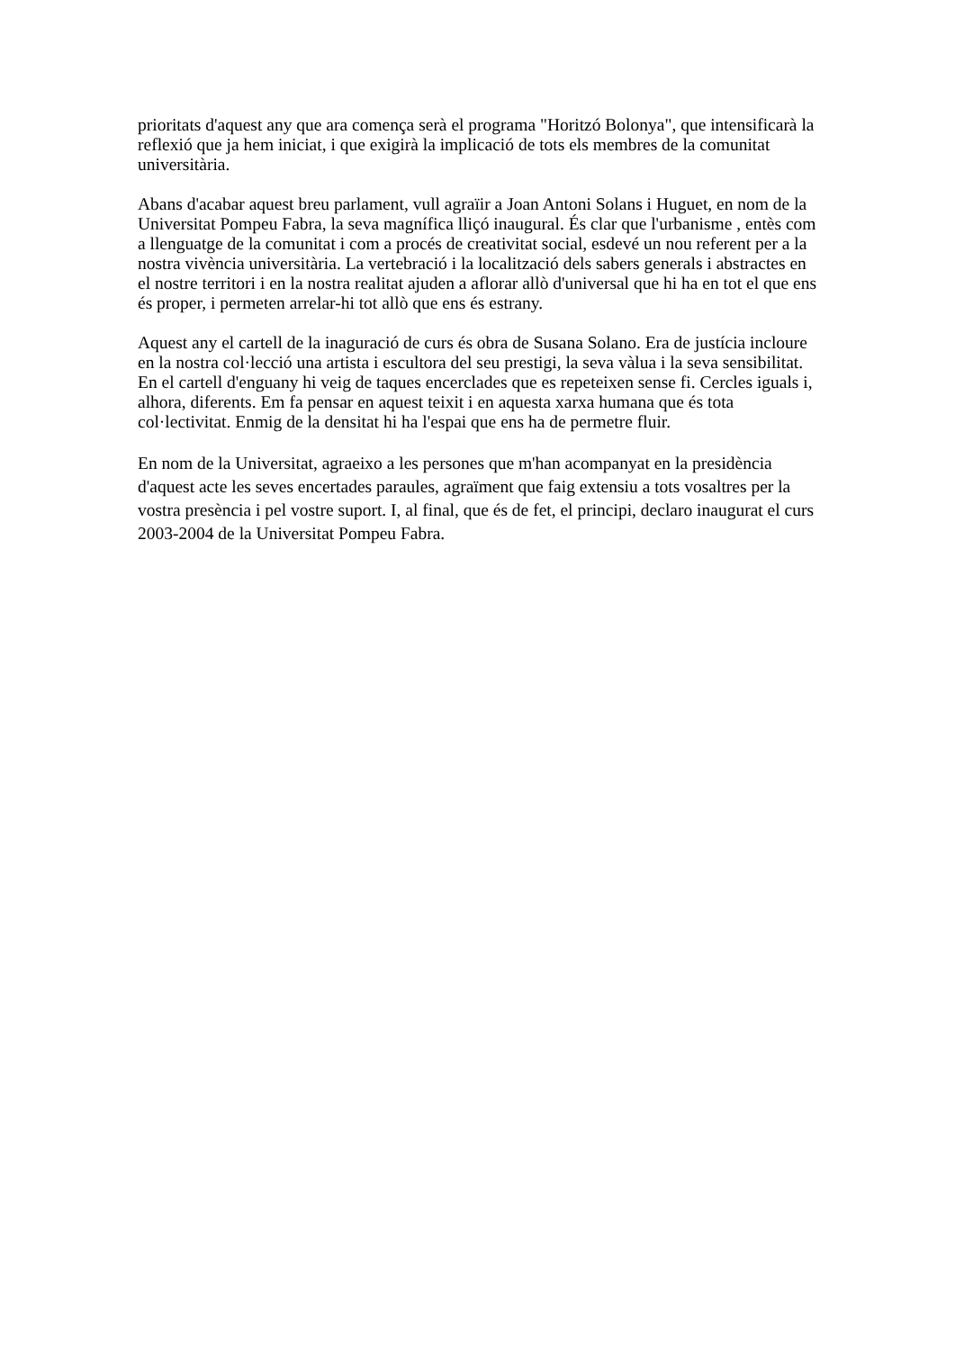prioritats d'aquest any que ara comença serà el programa "Horitzó Bolonya", que intensificarà la reflexió que ja hem iniciat, i que exigirà la implicació de tots els membres de la comunitat universitària.
Abans d'acabar aquest breu parlament, vull agraïir a Joan Antoni Solans i Huguet, en nom de la Universitat Pompeu Fabra, la seva magnífica lliçó inaugural. És clar que l'urbanisme , entès com a llenguatge de la comunitat i com a procés de creativitat social, esdevé un nou referent per a la nostra vivència universitària. La vertebració i la localització dels sabers generals i abstractes en el nostre territori i en la nostra realitat ajuden a aflorar allò d'universal que hi ha en tot el que ens és proper, i permeten arrelar-hi tot allò que ens és estrany.
Aquest any el cartell de la inaguració de curs és obra de Susana Solano. Era de justícia incloure en la nostra col·lecció una artista i escultora del seu prestigi, la seva vàlua i la seva sensibilitat. En el cartell d'enguany hi veig de taques encerclades que es repeteixen sense fi. Cercles iguals i, alhora, diferents. Em fa pensar en aquest teixit i en aquesta xarxa humana que és tota col·lectivitat. Enmig de la densitat hi ha l'espai que ens ha de permetre fluir.
En nom de la Universitat, agraeixo a les persones que m'han acompanyat en la presidència d'aquest acte les seves encertades paraules, agraïment que faig extensiu a tots vosaltres per la vostra presència i pel vostre suport. I, al final, que és de fet, el principi, declaro inaugurat el curs 2003-2004 de la Universitat Pompeu Fabra.